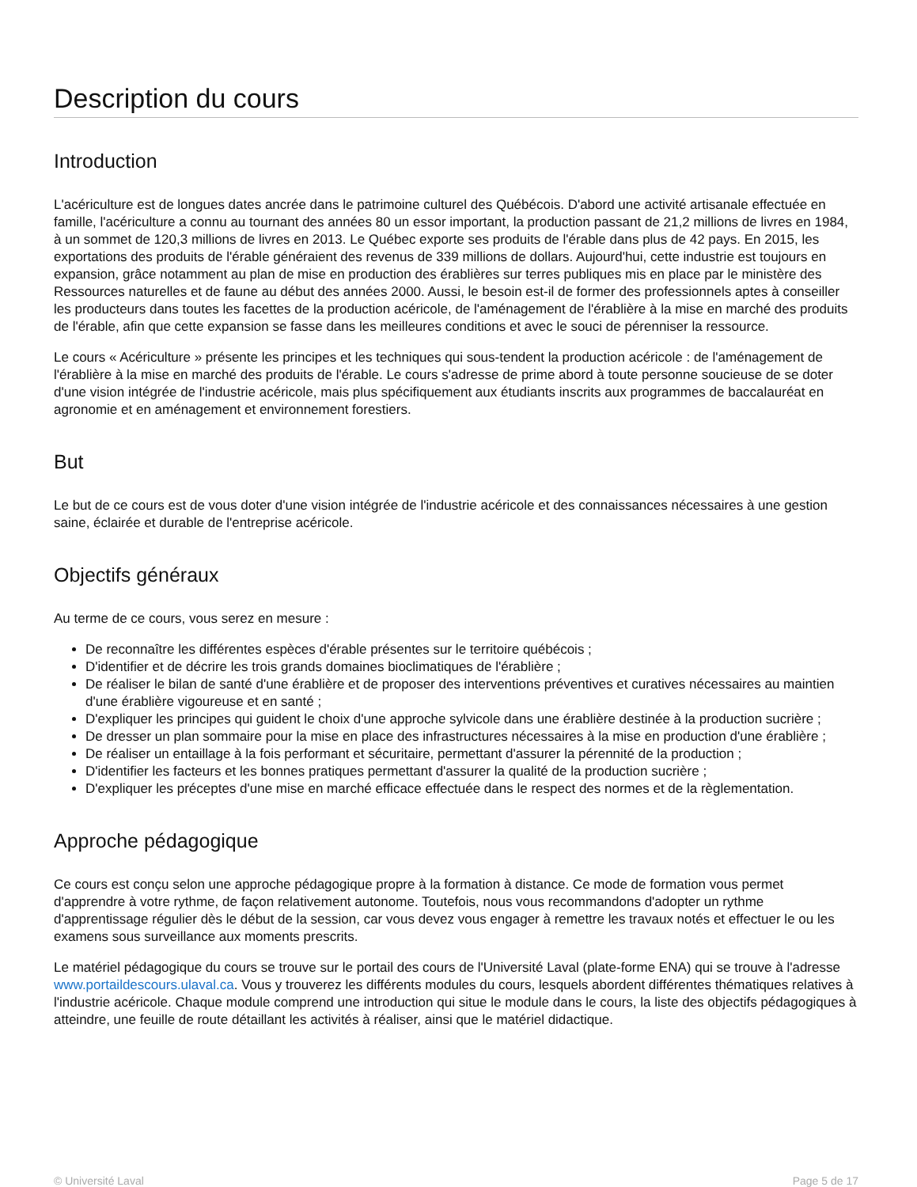Description du cours
Introduction
L'acériculture est de longues dates ancrée dans le patrimoine culturel des Québécois. D'abord une activité artisanale effectuée en famille, l'acériculture a connu au tournant des années 80 un essor important, la production passant de 21,2 millions de livres en 1984, à un sommet de 120,3 millions de livres en 2013. Le Québec exporte ses produits de l'érable dans plus de 42 pays. En 2015, les exportations des produits de l'érable généraient des revenus de 339 millions de dollars. Aujourd'hui, cette industrie est toujours en expansion, grâce notamment au plan de mise en production des érablières sur terres publiques mis en place par le ministère des Ressources naturelles et de faune au début des années 2000. Aussi, le besoin est-il de former des professionnels aptes à conseiller les producteurs dans toutes les facettes de la production acéricole, de l'aménagement de l'érablière à la mise en marché des produits de l'érable, afin que cette expansion se fasse dans les meilleures conditions et avec le souci de pérenniser la ressource.
Le cours « Acériculture » présente les principes et les techniques qui sous-tendent la production acéricole : de l'aménagement de l'érablière à la mise en marché des produits de l'érable. Le cours s'adresse de prime abord à toute personne soucieuse de se doter d'une vision intégrée de l'industrie acéricole, mais plus spécifiquement aux étudiants inscrits aux programmes de baccalauréat en agronomie et en aménagement et environnement forestiers.
But
Le but de ce cours est de vous doter d'une vision intégrée de l'industrie acéricole et des connaissances nécessaires à une gestion saine, éclairée et durable de l'entreprise acéricole.
Objectifs généraux
Au terme de ce cours, vous serez en mesure :
De reconnaître les différentes espèces d'érable présentes sur le territoire québécois ;
D'identifier et de décrire les trois grands domaines bioclimatiques de l'érablière ;
De réaliser le bilan de santé d'une érablière et de proposer des interventions préventives et curatives nécessaires au maintien d'une érablière vigoureuse et en santé ;
D'expliquer les principes qui guident le choix d'une approche sylvicole dans une érablière destinée à la production sucrière ;
De dresser un plan sommaire pour la mise en place des infrastructures nécessaires à la mise en production d'une érablière ;
De réaliser un entaillage à la fois performant et sécuritaire, permettant d'assurer la pérennité de la production ;
D'identifier les facteurs et les bonnes pratiques permettant d'assurer la qualité de la production sucrière ;
D'expliquer les préceptes d'une mise en marché efficace effectuée dans le respect des normes et de la règlementation.
Approche pédagogique
Ce cours est conçu selon une approche pédagogique propre à la formation à distance. Ce mode de formation vous permet d'apprendre à votre rythme, de façon relativement autonome. Toutefois, nous vous recommandons d'adopter un rythme d'apprentissage régulier dès le début de la session, car vous devez vous engager à remettre les travaux notés et effectuer le ou les examens sous surveillance aux moments prescrits.
Le matériel pédagogique du cours se trouve sur le portail des cours de l'Université Laval (plate-forme ENA) qui se trouve à l'adresse www.portaildescours.ulaval.ca. Vous y trouverez les différents modules du cours, lesquels abordent différentes thématiques relatives à l'industrie acéricole. Chaque module comprend une introduction qui situe le module dans le cours, la liste des objectifs pédagogiques à atteindre, une feuille de route détaillant les activités à réaliser, ainsi que le matériel didactique.
© Université Laval Page 5 de 17